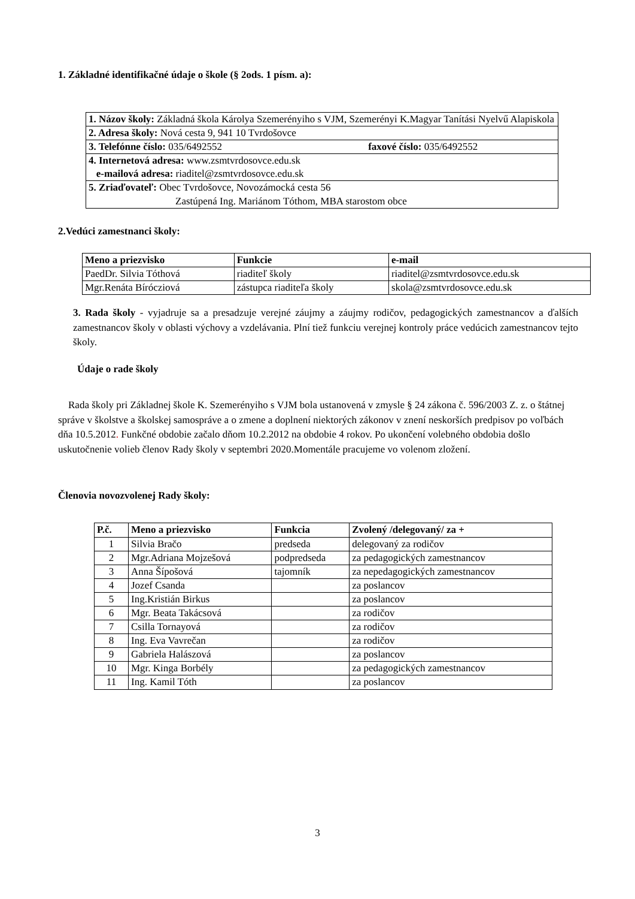1. Základné identifikačné údaje o škole (§ 2ods. 1 písm. a):
| 1. Názov školy: Základná škola Károlya Szemerényiho s VJM, Szemerényi K.Magyar Tanítási Nyelvű Alapiskola |
| 2. Adresa školy: Nová cesta 9, 941 10 Tvrdošovce |
| 3. Telefónne číslo: 035/6492552 faxové číslo: 035/6492552 |
| 4. Internetová adresa: www.zsmtvrdosovce.edu.sk e-mailová adresa: riaditel@zsmtvrdosovce.edu.sk |
| 5. Zriaďovateľ: Obec Tvrdošovce, Novozámocká cesta 56 Zastúpená Ing. Mariánom Tóthom, MBA starostom obce |
2.Vedúci zamestnanci školy:
| Meno a priezvisko | Funkcie | e-mail |
| --- | --- | --- |
| PaedDr. Silvia Tóthová | riaditeľ školy | riaditel@zsmtvrdosovce.edu.sk |
| Mgr.Renáta Bírócziová | zástupca riaditeľa školy | skola@zsmtvrdosovce.edu.sk |
3. Rada školy - vyjadruje sa a presadzuje verejné záujmy a záujmy rodičov, pedagogických zamestnancov a ďalších zamestnancov školy v oblasti výchovy a vzdelávania. Plní tiež funkciu verejnej kontroly práce vedúcich zamestnancov tejto školy.
Údaje o rade školy
Rada školy pri Základnej škole K. Szemerényiho s VJM bola ustanovená v zmysle § 24 zákona č. 596/2003 Z. z. o štátnej správe v školstve a školskej samospráve a o zmene a doplnení niektorých zákonov v znení neskorších predpisov po voľbách dňa 10.5.2012. Funkčné obdobie začalo dňom 10.2.2012 na obdobie 4 rokov. Po ukončení volebného obdobia došlo uskutočnenie volieb členov Rady školy v septembri 2020.Momentále pracujeme vo volenom zložení.
Členovia novozvolenej Rady školy:
| P.č. | Meno a priezvisko | Funkcia | Zvolený /delegovaný/ za + |
| --- | --- | --- | --- |
| 1 | Silvia Bračo | predseda | delegovaný za rodičov |
| 2 | Mgr.Adriana Mojzešová | podpredseda | za pedagogických zamestnancov |
| 3 | Anna Šípošová | tajomník | za nepedagogických zamestnancov |
| 4 | Jozef Csanda | | za poslancov |
| 5 | Ing.Kristián Birkus | | za poslancov |
| 6 | Mgr. Beata Takácsová | | za rodičov |
| 7 | Csilla Tornayová | | za rodičov |
| 8 | Ing. Eva Vavrečan | | za rodičov |
| 9 | Gabriela Halászová | | za poslancov |
| 10 | Mgr. Kinga Borbély | | za pedagogických zamestnancov |
| 11 | Ing. Kamil Tóth | | za poslancov |
3